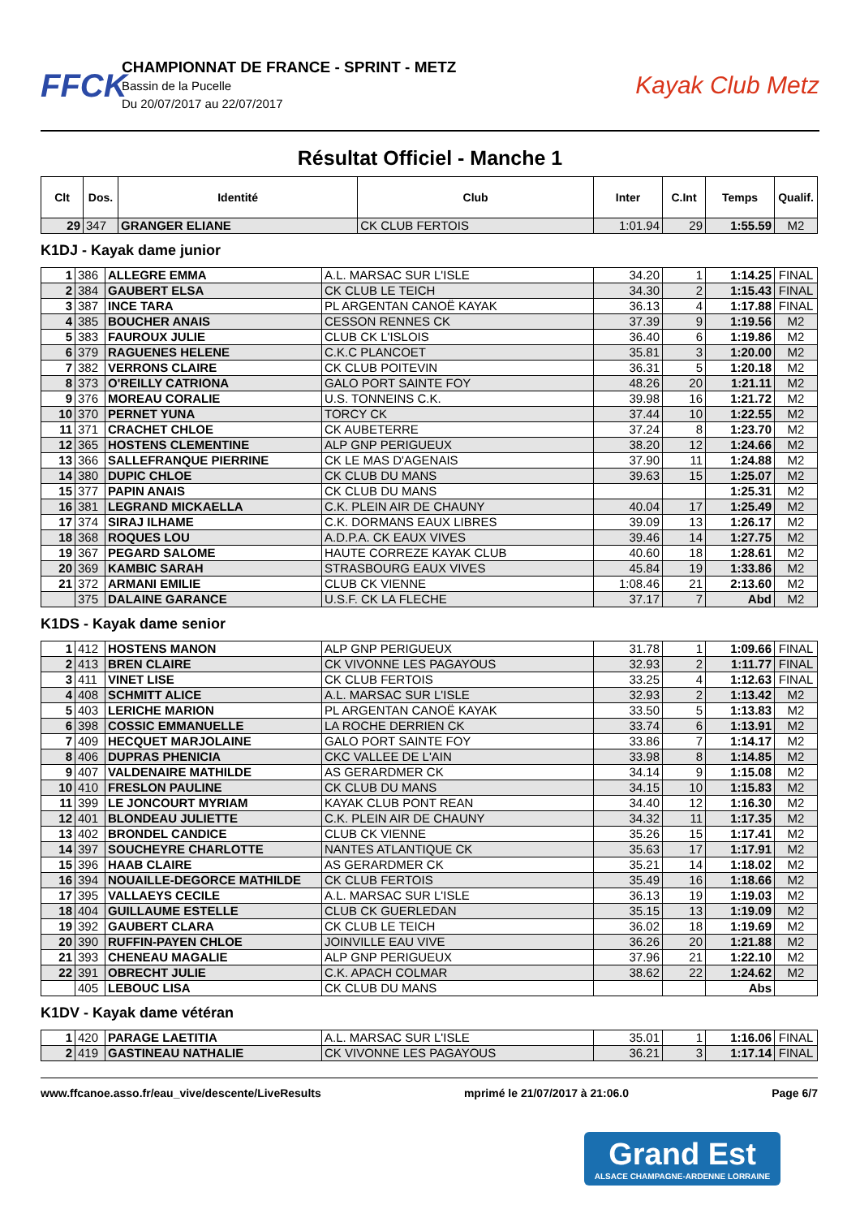FFCK
CHAMPIONNAT DE FRANCE - SPRINT - METZ
Bassin de la Pucelle
Du 20/07/2017 au 22/07/2017
Kayak Club Metz
Résultat Officiel - Manche 1
| Clt | Dos. | Identité | Club | Inter | C.Int | Temps | Qualif. |
| --- | --- | --- | --- | --- | --- | --- | --- |
| 29 | 347 | GRANGER ELIANE | CK CLUB FERTOIS | 1:01.94 | 29 | 1:55.59 | M2 |
K1DJ - Kayak dame junior
| 1 | 386 | ALLEGRE EMMA | A.L. MARSAC SUR L'ISLE | 34.20 | 1 | 1:14.25 | FINAL |
| 2 | 384 | GAUBERT ELSA | CK CLUB LE TEICH | 34.30 | 2 | 1:15.43 | FINAL |
| 3 | 387 | INCE TARA | PL ARGENTAN CANOË KAYAK | 36.13 | 4 | 1:17.88 | FINAL |
| 4 | 385 | BOUCHER ANAIS | CESSON RENNES CK | 37.39 | 9 | 1:19.56 | M2 |
| 5 | 383 | FAUROUX JULIE | CLUB CK L'ISLOIS | 36.40 | 6 | 1:19.86 | M2 |
| 6 | 379 | RAGUENES HELENE | C.K.C PLANCOET | 35.81 | 3 | 1:20.00 | M2 |
| 7 | 382 | VERRONS CLAIRE | CK CLUB POITEVIN | 36.31 | 5 | 1:20.18 | M2 |
| 8 | 373 | O'REILLY CATRIONA | GALO PORT SAINTE FOY | 48.26 | 20 | 1:21.11 | M2 |
| 9 | 376 | MOREAU CORALIE | U.S. TONNEINS C.K. | 39.98 | 16 | 1:21.72 | M2 |
| 10 | 370 | PERNET YUNA | TORCY CK | 37.44 | 10 | 1:22.55 | M2 |
| 11 | 371 | CRACHET CHLOE | CK AUBETERRE | 37.24 | 8 | 1:23.70 | M2 |
| 12 | 365 | HOSTENS CLEMENTINE | ALP GNP PERIGUEUX | 38.20 | 12 | 1:24.66 | M2 |
| 13 | 366 | SALLEFRANQUE PIERRINE | CK LE MAS D'AGENAIS | 37.90 | 11 | 1:24.88 | M2 |
| 14 | 380 | DUPIC CHLOE | CK CLUB DU MANS | 39.63 | 15 | 1:25.07 | M2 |
| 15 | 377 | PAPIN ANAIS | CK CLUB DU MANS | | | 1:25.31 | M2 |
| 16 | 381 | LEGRAND MICKAELLA | C.K. PLEIN AIR DE CHAUNY | 40.04 | 17 | 1:25.49 | M2 |
| 17 | 374 | SIRAJ ILHAME | C.K. DORMANS EAUX LIBRES | 39.09 | 13 | 1:26.17 | M2 |
| 18 | 368 | ROQUES LOU | A.D.P.A. CK EAUX VIVES | 39.46 | 14 | 1:27.75 | M2 |
| 19 | 367 | PEGARD SALOME | HAUTE CORREZE KAYAK CLUB | 40.60 | 18 | 1:28.61 | M2 |
| 20 | 369 | KAMBIC SARAH | STRASBOURG EAUX VIVES | 45.84 | 19 | 1:33.86 | M2 |
| 21 | 372 | ARMANI EMILIE | CLUB CK VIENNE | 1:08.46 | 21 | 2:13.60 | M2 |
| | 375 | DALAINE GARANCE | U.S.F. CK LA FLECHE | 37.17 | 7 | Abd | M2 |
K1DS - Kayak dame senior
| 1 | 412 | HOSTENS MANON | ALP GNP PERIGUEUX | 31.78 | 1 | 1:09.66 | FINAL |
| 2 | 413 | BREN CLAIRE | CK VIVONNE LES PAGAYOUS | 32.93 | 2 | 1:11.77 | FINAL |
| 3 | 411 | VINET LISE | CK CLUB FERTOIS | 33.25 | 4 | 1:12.63 | FINAL |
| 4 | 408 | SCHMITT ALICE | A.L. MARSAC SUR L'ISLE | 32.93 | 2 | 1:13.42 | M2 |
| 5 | 403 | LERICHE MARION | PL ARGENTAN CANOË KAYAK | 33.50 | 5 | 1:13.83 | M2 |
| 6 | 398 | COSSIC EMMANUELLE | LA ROCHE DERRIEN CK | 33.74 | 6 | 1:13.91 | M2 |
| 7 | 409 | HECQUET MARJOLAINE | GALO PORT SAINTE FOY | 33.86 | 7 | 1:14.17 | M2 |
| 8 | 406 | DUPRAS PHENICIA | CKC VALLEE DE L'AIN | 33.98 | 8 | 1:14.85 | M2 |
| 9 | 407 | VALDENAIRE MATHILDE | AS GERARDMER CK | 34.14 | 9 | 1:15.08 | M2 |
| 10 | 410 | FRESLON PAULINE | CK CLUB DU MANS | 34.15 | 10 | 1:15.83 | M2 |
| 11 | 399 | LE JONCOURT MYRIAM | KAYAK CLUB PONT REAN | 34.40 | 12 | 1:16.30 | M2 |
| 12 | 401 | BLONDEAU JULIETTE | C.K. PLEIN AIR DE CHAUNY | 34.32 | 11 | 1:17.35 | M2 |
| 13 | 402 | BRONDEL CANDICE | CLUB CK VIENNE | 35.26 | 15 | 1:17.41 | M2 |
| 14 | 397 | SOUCHEYRE CHARLOTTE | NANTES ATLANTIQUE CK | 35.63 | 17 | 1:17.91 | M2 |
| 15 | 396 | HAAB CLAIRE | AS GERARDMER CK | 35.21 | 14 | 1:18.02 | M2 |
| 16 | 394 | NOUAILLE-DEGORCE MATHILDE | CK CLUB FERTOIS | 35.49 | 16 | 1:18.66 | M2 |
| 17 | 395 | VALLAEYS CECILE | A.L. MARSAC SUR L'ISLE | 36.13 | 19 | 1:19.03 | M2 |
| 18 | 404 | GUILLAUME ESTELLE | CLUB CK GUERLEDAN | 35.15 | 13 | 1:19.09 | M2 |
| 19 | 392 | GAUBERT CLARA | CK CLUB LE TEICH | 36.02 | 18 | 1:19.69 | M2 |
| 20 | 390 | RUFFIN-PAYEN CHLOE | JOINVILLE EAU VIVE | 36.26 | 20 | 1:21.88 | M2 |
| 21 | 393 | CHENEAU MAGALIE | ALP GNP PERIGUEUX | 37.96 | 21 | 1:22.10 | M2 |
| 22 | 391 | OBRECHT JULIE | C.K. APACH COLMAR | 38.62 | 22 | 1:24.62 | M2 |
| | 405 | LEBOUC LISA | CK CLUB DU MANS | | | Abs | |
K1DV - Kayak dame vétéran
| 1 | 420 | PARAGE LAETITIA | A.L. MARSAC SUR L'ISLE | 35.01 | 1 | 1:16.06 | FINAL |
| 2 | 419 | GASTINEAU NATHALIE | CK VIVONNE LES PAGAYOUS | 36.21 | 3 | 1:17.14 | FINAL |
www.ffcanoe.asso.fr/eau_vive/descente/LiveResults mprimé le 21/07/2017 à 21:06.0 Page 6/7
Grand Est
ALSACE CHAMPAGNE-ARDENNE LORRAINE